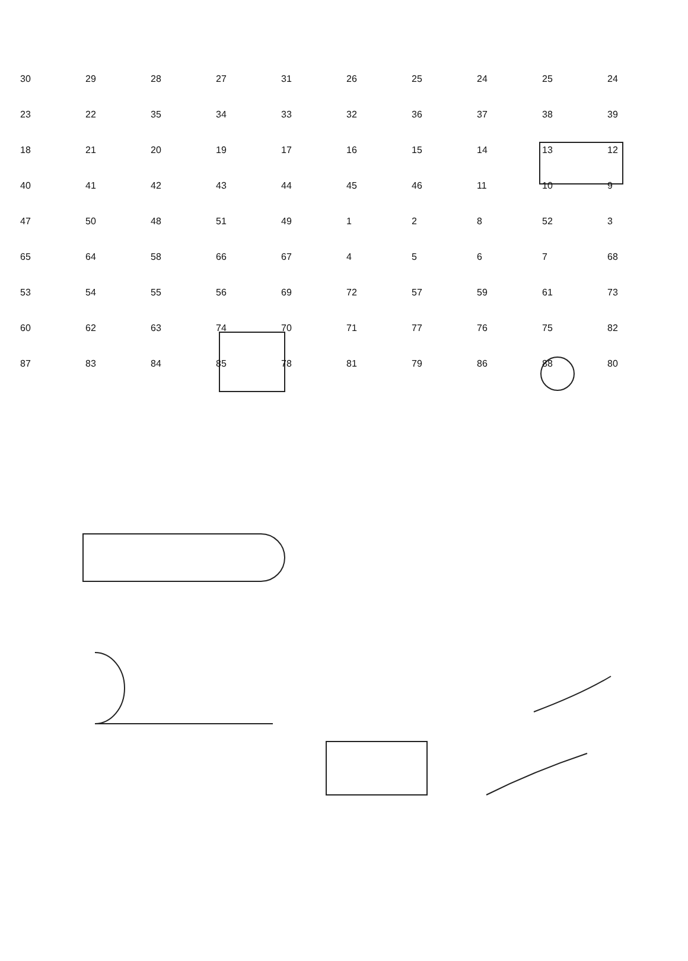30 29 28 27 31 26 25 24 25 24 23 22 35 34 33 32 36 37 38 39 18 21 20 19 17 16 15 14 13 12 40 41 42 43 44 45 46 11 10 9 47 50 48 51 49 1 2 8 52 3 65 64 58 66 67 4567 68 53 54 55 56 69 72 57 59 61 73 60 62 63 74 70 71 77 76 75 82 87 83 84 85 78 81 79 86 88 80